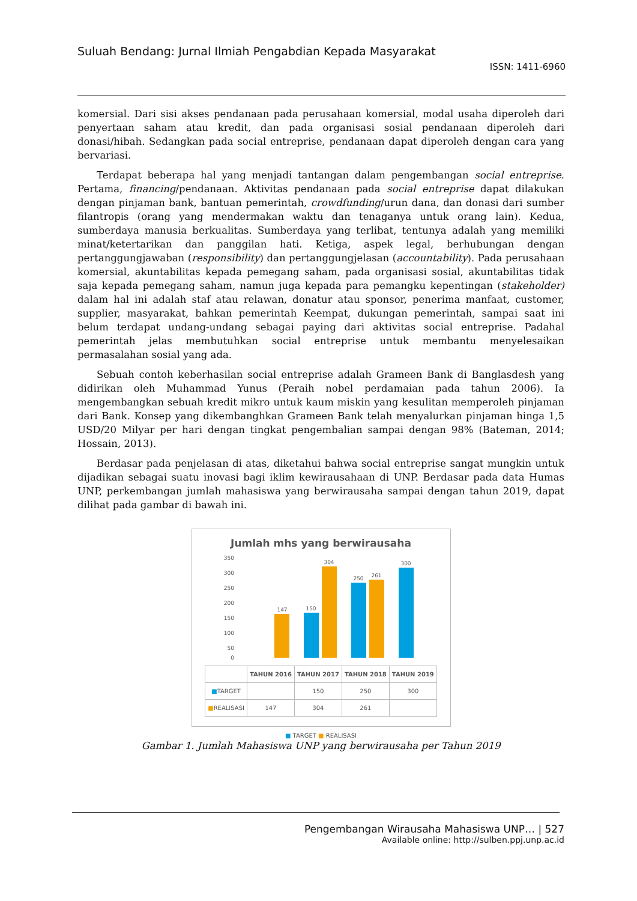Suluah Bendang: Jurnal Ilmiah Pengabdian Kepada Masyarakat
ISSN: 1411-6960
komersial. Dari sisi akses pendanaan pada perusahaan komersial, modal usaha diperoleh dari penyertaan saham atau kredit, dan pada organisasi sosial pendanaan diperoleh dari donasi/hibah. Sedangkan pada social entreprise, pendanaan dapat diperoleh dengan cara yang bervariasi.
Terdapat beberapa hal yang menjadi tantangan dalam pengembangan social entreprise. Pertama, financing/pendanaan. Aktivitas pendanaan pada social entreprise dapat dilakukan dengan pinjaman bank, bantuan pemerintah, crowdfunding/urun dana, dan donasi dari sumber filantropis (orang yang mendermakan waktu dan tenaganya untuk orang lain). Kedua, sumberdaya manusia berkualitas. Sumberdaya yang terlibat, tentunya adalah yang memiliki minat/ketertarikan dan panggilan hati. Ketiga, aspek legal, berhubungan dengan pertanggungjawaban (responsibility) dan pertanggungjelasan (accountability). Pada perusahaan komersial, akuntabilitas kepada pemegang saham, pada organisasi sosial, akuntabilitas tidak saja kepada pemegang saham, namun juga kepada para pemangku kepentingan (stakeholder) dalam hal ini adalah staf atau relawan, donatur atau sponsor, penerima manfaat, customer, supplier, masyarakat, bahkan pemerintah Keempat, dukungan pemerintah, sampai saat ini belum terdapat undang-undang sebagai paying dari aktivitas social entreprise. Padahal pemerintah jelas membutuhkan social entreprise untuk membantu menyelesaikan permasalahan sosial yang ada.
Sebuah contoh keberhasilan social entreprise adalah Grameen Bank di Banglasdesh yang didirikan oleh Muhammad Yunus (Peraih nobel perdamaian pada tahun 2006). Ia mengembangkan sebuah kredit mikro untuk kaum miskin yang kesulitan memperoleh pinjaman dari Bank. Konsep yang dikembanghkan Grameen Bank telah menyalurkan pinjaman hinga 1,5 USD/20 Milyar per hari dengan tingkat pengembalian sampai dengan 98% (Bateman, 2014; Hossain, 2013).
Berdasar pada penjelasan di atas, diketahui bahwa social entreprise sangat mungkin untuk dijadikan sebagai suatu inovasi bagi iklim kewirausahaan di UNP. Berdasar pada data Humas UNP, perkembangan jumlah mahasiswa yang berwirausaha sampai dengan tahun 2019, dapat dilihat pada gambar di bawah ini.
Jumlah mhs yang berwirausaha
350
300
250
200
150
100
50
0
147
150
304
250
261
300
| | TAHUN 2016 | TAHUN 2017 | TAHUN 2018 | TAHUN 2019 |
| --- | --- | --- | --- | --- |
| ■ TARGET | | 150 | 250 | 300 |
| ■ REALISASI | 147 | 304 | 261 | |
■ TARGET ■ REALISASI
Gambar 1. Jumlah Mahasiswa UNP yang berwirausaha per Tahun 2019
Pengembangan Wirausaha Mahasiswa UNP… | 527
Available online: http://sulben.ppj.unp.ac.id